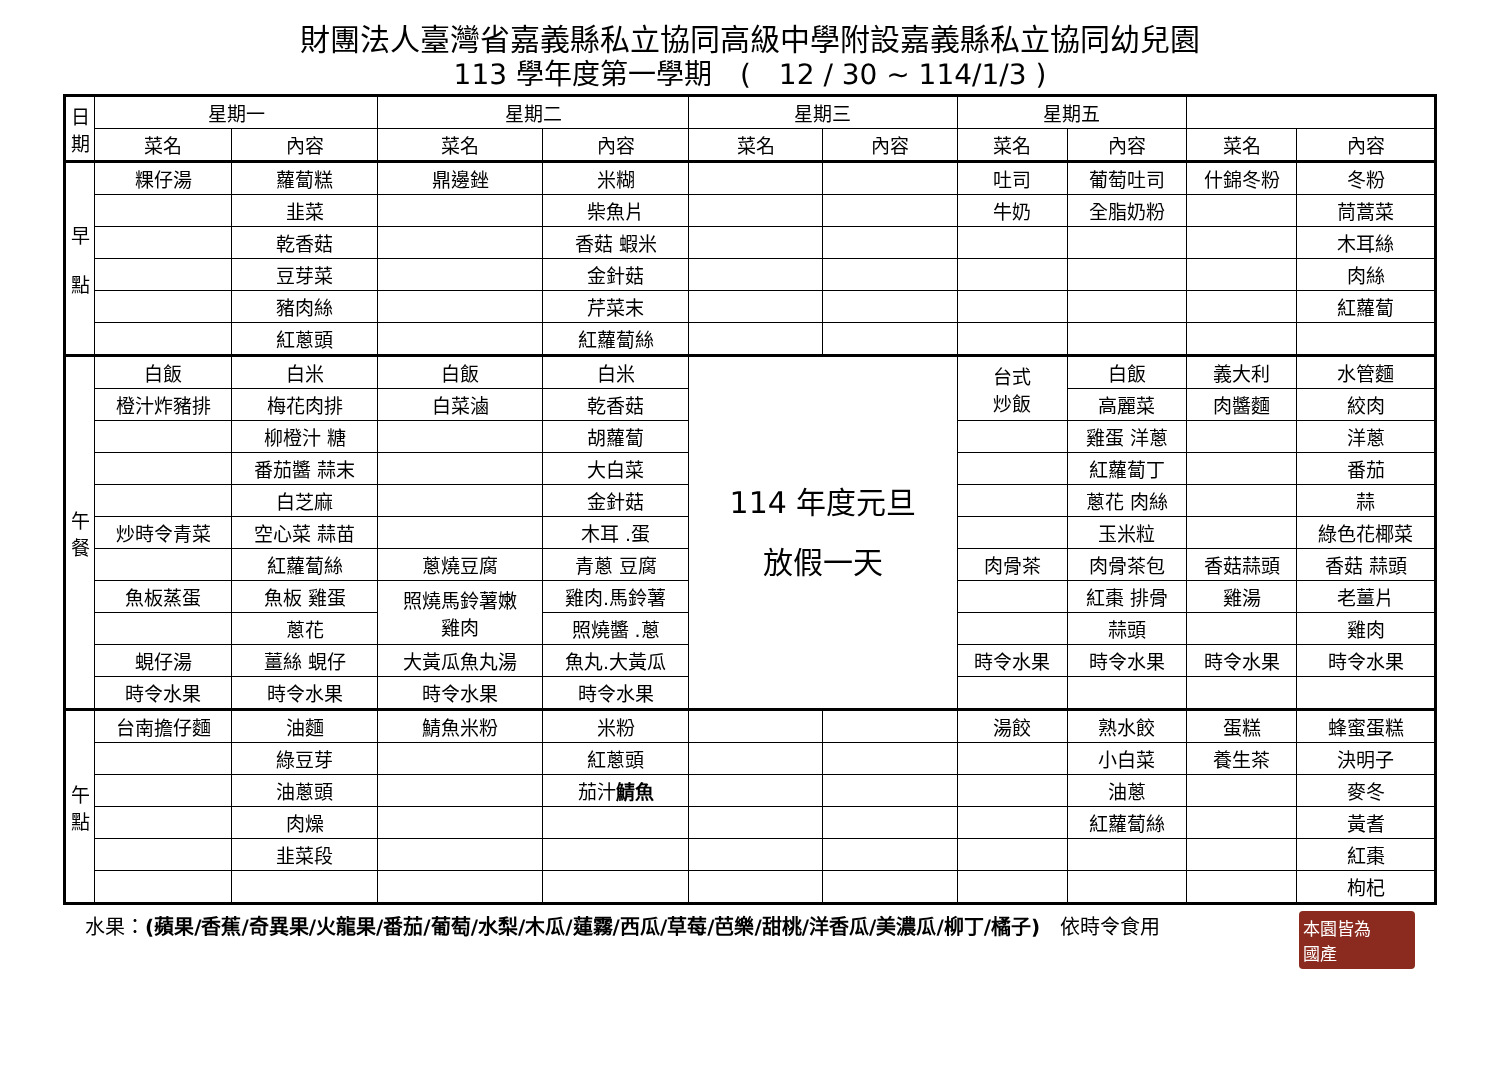財團法人臺灣省嘉義縣私立協同高級中學附設嘉義縣私立協同幼兒園
113 學年度第一學期　(　12 / 30 ~ 114/1/3 )
| 日 期 | 星期一 | | 星期二 | | 星期三 | | 星期五 | | | |
| --- | --- | --- | --- | --- | --- | --- | --- | --- | --- | --- |
| | 菜名 | 內容 | 菜名 | 內容 | 菜名 | 內容 | 菜名 | 內容 | 菜名 | 內容 |
| 早 點 | 粿仔湯 | 蘿蔔糕 | 鼎邊銼 | 米糊 | | | 吐司 | 葡萄吐司 | 什錦冬粉 | 冬粉 |
| | | 韭菜 | | 柴魚片 | | | 牛奶 | 全脂奶粉 | | 茼蒿菜 |
| | | 乾香菇 | | 香菇 蝦米 | | | | | | 木耳絲 |
| | | 豆芽菜 | | 金針菇 | | | | | | 肉絲 |
| | | 豬肉絲 | | 芹菜末 | | | | | | 紅蘿蔔 |
| | | 紅蔥頭 | | 紅蘿蔔絲 | | | | | | |
| 午 餐 | 白飯 | 白米 | 白飯 | 白米 | 114 年度元旦 放假一天 | | 台式 炒飯 | 白飯 | 義大利 | 水管麵 |
| | 橙汁炸豬排 | 梅花肉排 | 白菜滷 | 乾香菇 | | | | 高麗菜 | 肉醬麵 | 絞肉 |
| | | 柳橙汁 糖 | | 胡蘿蔔 | | | | 雞蛋 洋蔥 | | 洋蔥 |
| | | 番茄醬 蒜末 | | 大白菜 | | | | 紅蘿蔔丁 | | 番茄 |
| | | 白芝麻 | | 金針菇 | | | | 蔥花 肉絲 | | 蒜 |
| | 炒時令青菜 | 空心菜 蒜苗 | | 木耳 .蛋 | | | | 玉米粒 | | 綠色花椰菜 |
| | | 紅蘿蔔絲 | 蔥燒豆腐 | 青蔥 豆腐 | | | 肉骨茶 | 肉骨茶包 | 香菇蒜頭 | 香菇 蒜頭 |
| | 魚板蒸蛋 | 魚板 雞蛋 | 照燒馬鈴薯嫩 雞肉 | 雞肉.馬鈴薯 | | | | 紅棗 排骨 | 雞湯 | 老薑片 |
| | | 蔥花 | | 照燒醬 .蔥 | | | | 蒜頭 | | 雞肉 |
| | 蜆仔湯 | 薑絲 蜆仔 | 大黃瓜魚丸湯 | 魚丸.大黃瓜 | | | 時令水果 | 時令水果 | 時令水果 | 時令水果 |
| | 時令水果 | 時令水果 | 時令水果 | 時令水果 | | | | | | |
| 午 點 | 台南擔仔麵 | 油麵 | 鯖魚米粉 | 米粉 | | | 湯餃 | 熟水餃 | 蛋糕 | 蜂蜜蛋糕 |
| | | 綠豆芽 | | 紅蔥頭 | | | | 小白菜 | 養生茶 | 決明子 |
| | | 油蔥頭 | | 茄汁 鯖魚 | | | | 油蔥 | | 麥冬 |
| | | 肉燥 | | | | | | 紅蘿蔔絲 | | 黃耆 |
| | | 韭菜段 | | | | | | | | 紅棗 |
| | | | | | | | | | | 枸杞 |
水果：(蘋果/香蕉/奇異果/火龍果/番茄/葡萄/水梨/木瓜/蓮霧/西瓜/草莓/芭樂/甜桃/洋香瓜/美濃瓜/柳丁/橘子)　依時令食用
本園皆為
國產